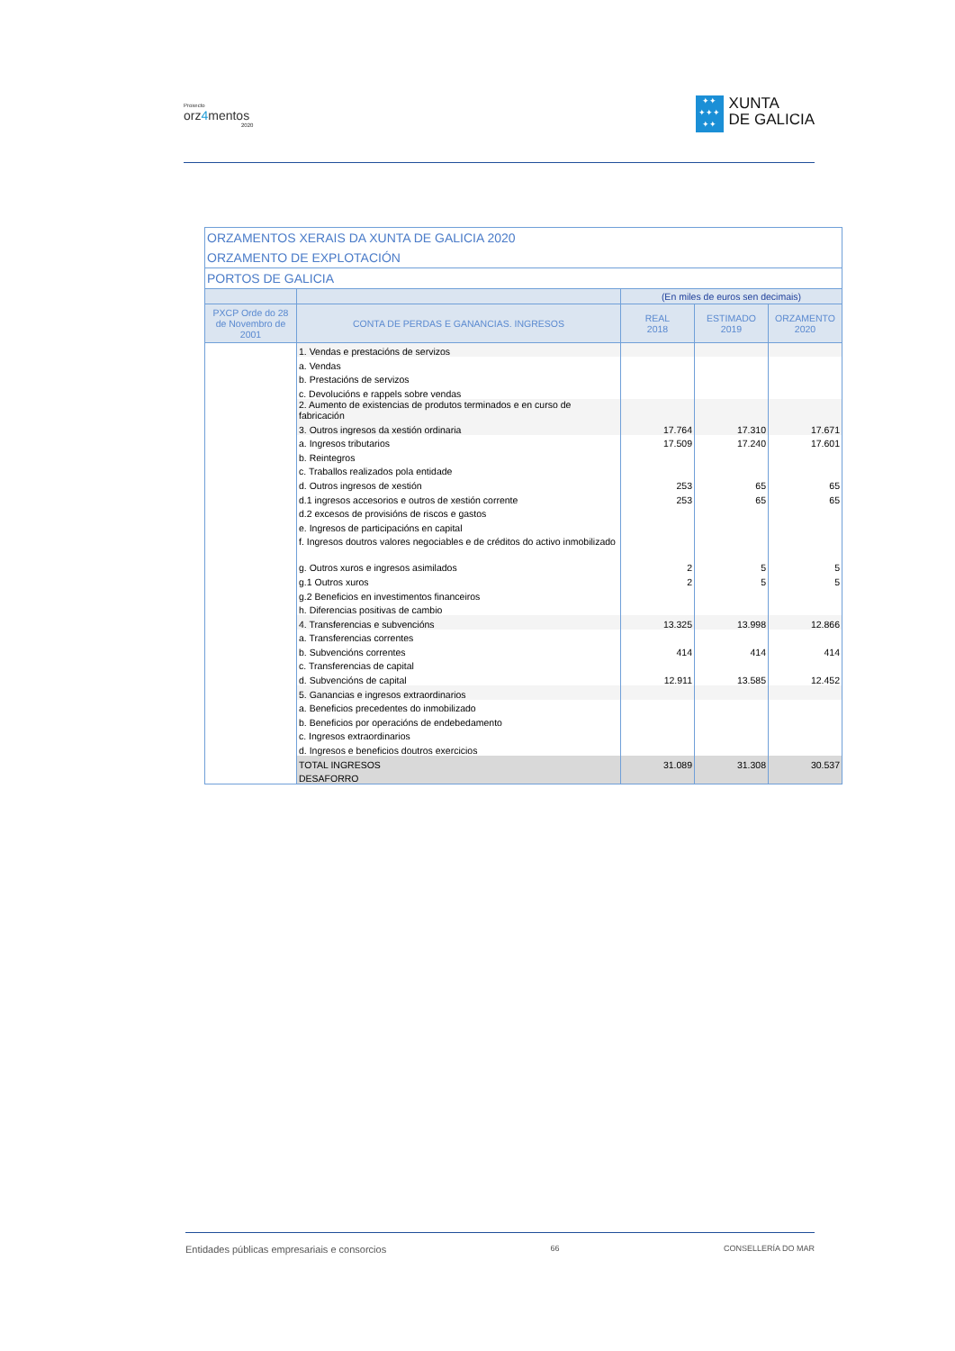Proxecto
orz4mentos
2020
✦✦
✦✦✦
✦✦
XUNTA
DE GALICIA
| ORZAMENTOS XERAIS DA XUNTA DE GALICIA 2020 | | | | |
| --- | --- | --- | --- | --- |
| ORZAMENTO DE EXPLOTACIÓN | | | | |
| PORTOS DE GALICIA | | | | |
| | | (En miles de euros sen decimais) | | |
| PXCP Orde do 28 de Novembro de 2001 | CONTA DE PERDAS E GANANCIAS. INGRESOS | REAL 2018 | ESTIMADO 2019 | ORZAMENTO 2020 |
| | 1. Vendas e prestacións de servizos | | | |
| | a. Vendas | | | |
| | b. Prestacións de servizos | | | |
| | c. Devolucións e rappels sobre vendas | | | |
| | 2. Aumento de existencias de produtos terminados e en curso de fabricación | | | |
| | 3. Outros ingresos da xestión ordinaria | 17.764 | 17.310 | 17.671 |
| | a. Ingresos tributarios | 17.509 | 17.240 | 17.601 |
| | b. Reintegros | | | |
| | c. Traballos realizados pola entidade | | | |
| | d. Outros ingresos de xestión | 253 | 65 | 65 |
| | d.1 ingresos accesorios e outros de xestión corrente | 253 | 65 | 65 |
| | d.2 excesos de provisións de riscos e gastos | | | |
| | e. Ingresos de participacións en capital | | | |
| | f. Ingresos doutros valores negociables e de créditos do activo inmobilizado | | | |
| | g. Outros xuros e ingresos asimilados | 2 | 5 | 5 |
| | g.1 Outros xuros | 2 | 5 | 5 |
| | g.2 Beneficios en investimentos financeiros | | | |
| | h. Diferencias positivas de cambio | | | |
| | 4. Transferencias e subvencións | 13.325 | 13.998 | 12.866 |
| | a. Transferencias correntes | | | |
| | b. Subvencións correntes | 414 | 414 | 414 |
| | c. Transferencias de capital | | | |
| | d. Subvencións de capital | 12.911 | 13.585 | 12.452 |
| | 5. Ganancias e ingresos extraordinarios | | | |
| | a. Beneficios precedentes do inmobilizado | | | |
| | b. Beneficios por operacións de endebedamento | | | |
| | c. Ingresos extraordinarios | | | |
| | d. Ingresos e beneficios doutros exercicios | | | |
| | TOTAL INGRESOS | 31.089 | 31.308 | 30.537 |
| | DESAFORRO | | | |
Entidades públicas empresariais e consorcios 66 CONSELLERÍA DO MAR